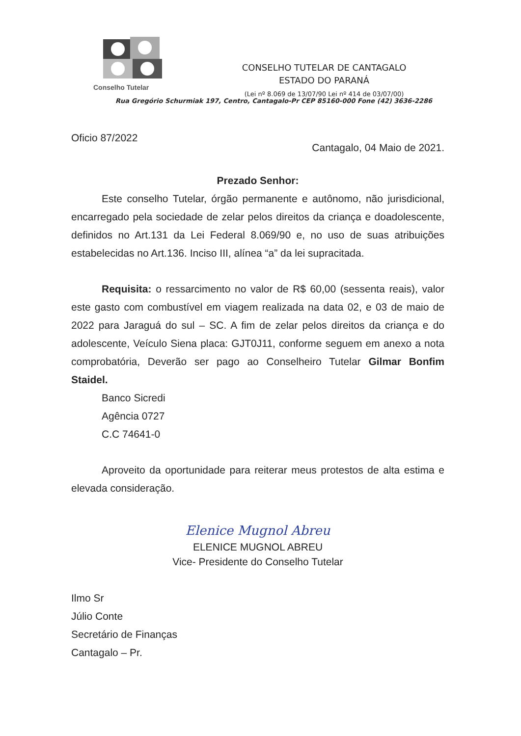Conselho Tutelar
CONSELHO TUTELAR DE CANTAGALO
ESTADO DO PARANÁ
(Lei nº 8.069 de 13/07/90 Lei nº 414 de 03/07/00)
Rua Gregório Schurmiak 197, Centro, Cantagalo-Pr CEP 85160-000 Fone (42) 3636-2286
Oficio 87/2022 Cantagalo, 04 Maio de 2021.
Prezado Senhor:
Este conselho Tutelar, órgão permanente e autônomo, não jurisdicional, encarregado pela sociedade de zelar pelos direitos da criança e doadolescente, definidos no Art.131 da Lei Federal 8.069/90 e, no uso de suas atribuições estabelecidas no Art.136. Inciso III, alínea “a” da lei supracitada.
Requisita: o ressarcimento no valor de R$ 60,00 (sessenta reais), valor este gasto com combustível em viagem realizada na data 02, e 03 de maio de 2022 para Jaraguá do sul – SC. A fim de zelar pelos direitos da criança e do adolescente, Veículo Siena placa: GJT0J11, conforme seguem em anexo a nota comprobatória, Deverão ser pago ao Conselheiro Tutelar Gilmar Bonfim Staidel.
Banco Sicredi
Agência 0727
C.C 74641-0
Aproveito da oportunidade para reiterar meus protestos de alta estima e elevada consideração.
Elenice Mugnol Abreu
ELENICE MUGNOL ABREU
Vice- Presidente do Conselho Tutelar
Ilmo Sr
Júlio Conte
Secretário de Finanças
Cantagalo – Pr.